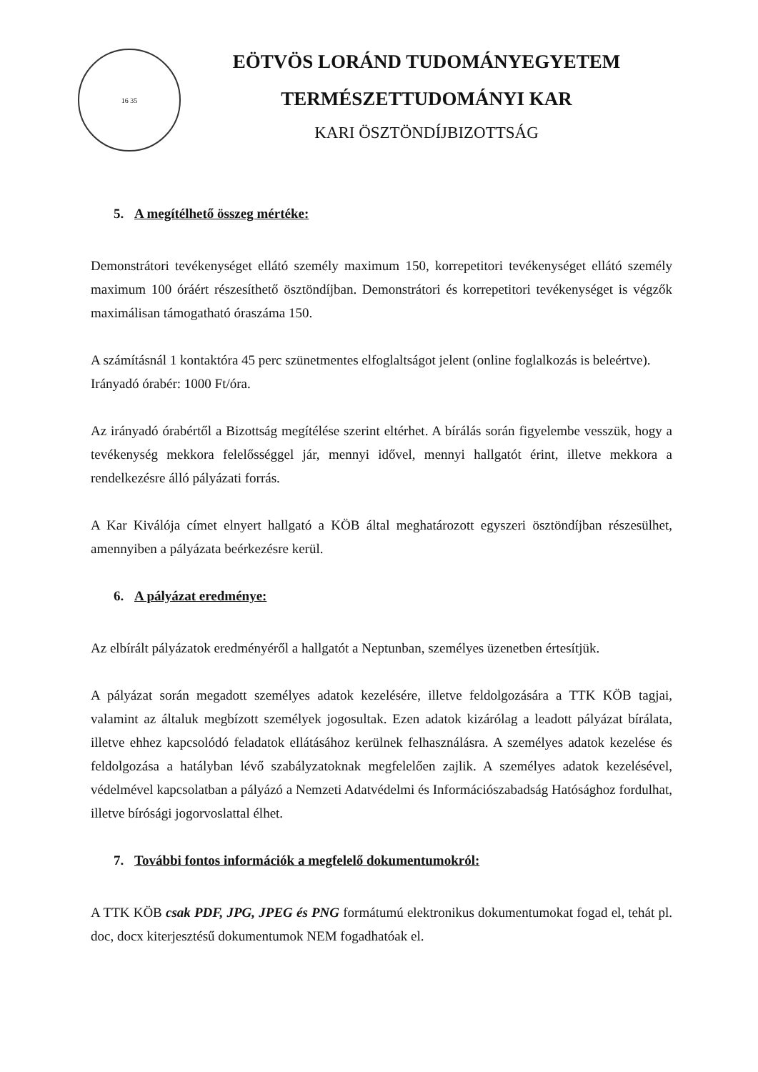16 35
EÖTVÖS LORÁND TUDOMÁNYEGYETEM
TERMÉSZETTUDOMÁNYI KAR
KARI ÖSZTÖNDÍJBIZOTTSÁG
5. A megítélhető összeg mértéke:
Demonstrátori tevékenységet ellátó személy maximum 150, korrepetitori tevékenységet ellátó személy maximum 100 óráért részesíthető ösztöndíjban. Demonstrátori és korrepetitori tevékenységet is végzők maximálisan támogatható óraszáma 150.
A számításnál 1 kontaktóra 45 perc szünetmentes elfoglaltságot jelent (online foglalkozás is beleértve).
Irányadó órabér: 1000 Ft/óra.
Az irányadó órabértől a Bizottság megítélése szerint eltérhet. A bírálás során figyelembe vesszük, hogy a tevékenység mekkora felelősséggel jár, mennyi idővel, mennyi hallgatót érint, illetve mekkora a rendelkezésre álló pályázati forrás.
A Kar Kiválója címet elnyert hallgató a KÖB által meghatározott egyszeri ösztöndíjban részesülhet, amennyiben a pályázata beérkezésre kerül.
6. A pályázat eredménye:
Az elbírált pályázatok eredményéről a hallgatót a Neptunban, személyes üzenetben értesítjük.
A pályázat során megadott személyes adatok kezelésére, illetve feldolgozására a TTK KÖB tagjai, valamint az általuk megbízott személyek jogosultak. Ezen adatok kizárólag a leadott pályázat bírálata, illetve ehhez kapcsolódó feladatok ellátásához kerülnek felhasználásra. A személyes adatok kezelése és feldolgozása a hatályban lévő szabályzatoknak megfelelően zajlik. A személyes adatok kezelésével, védelmével kapcsolatban a pályázó a Nemzeti Adatvédelmi és Információszabadság Hatósághoz fordulhat, illetve bírósági jogorvoslattal élhet.
7. További fontos információk a megfelelő dokumentumokról:
A TTK KÖB csak PDF, JPG, JPEG és PNG formátumú elektronikus dokumentumokat fogad el, tehát pl. doc, docx kiterjesztésű dokumentumok NEM fogadhatóak el.